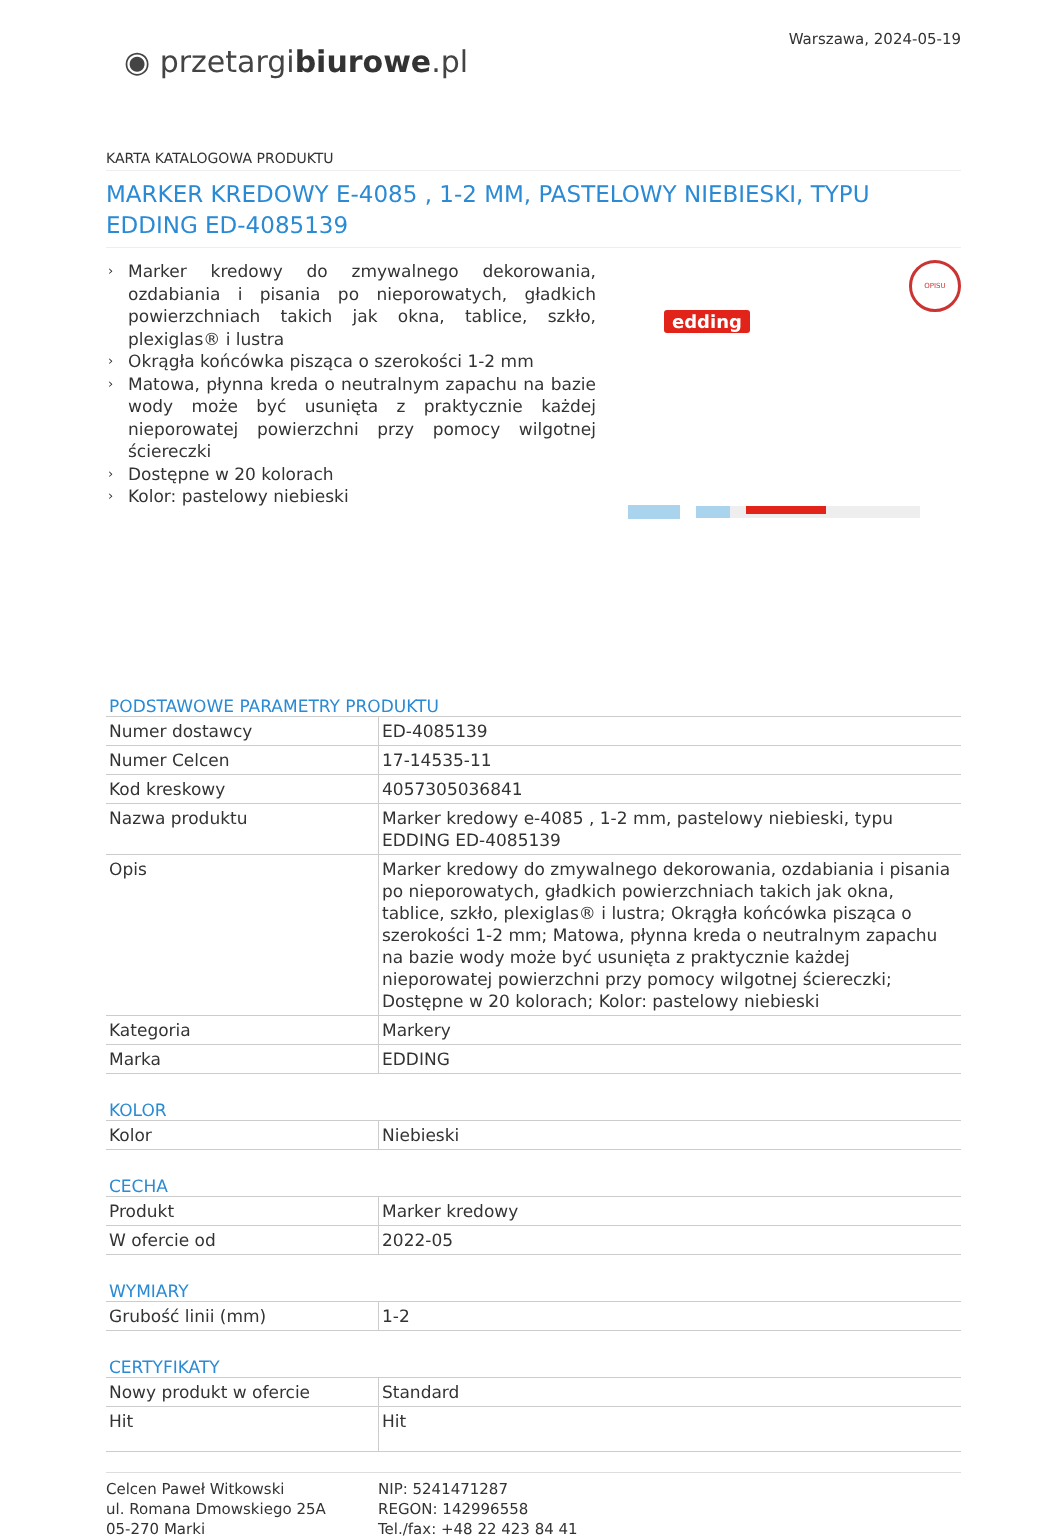◉ przetargibiurowe.pl
Warszawa, 2024-05-19
KARTA KATALOGOWA PRODUKTU
MARKER KREDOWY E-4085 , 1-2 MM, PASTELOWY NIEBIESKI, TYPU EDDING ED-4085139
› Marker kredowy do zmywalnego dekorowania, ozdabiania i pisania po nieporowatych, gładkich powierzchniach takich jak okna, tablice, szkło, plexiglas® i lustra
› Okrągła końcówka pisząca o szerokości 1-2 mm
› Matowa, płynna kreda o neutralnym zapachu na bazie wody może być usunięta z praktycznie każdej nieporowatej powierzchni przy pomocy wilgotnej ściereczki
› Dostępne w 20 kolorach
› Kolor: pastelowy niebieski
edding
OPISU
PODSTAWOWE PARAMETRY PRODUKTU
| Numer dostawcy | ED-4085139 |
| Numer Celcen | 17-14535-11 |
| Kod kreskowy | 4057305036841 |
| Nazwa produktu | Marker kredowy e-4085 , 1-2 mm, pastelowy niebieski, typu EDDING ED-4085139 |
| Opis | Marker kredowy do zmywalnego dekorowania, ozdabiania i pisania po nieporowatych, gładkich powierzchniach takich jak okna, tablice, szkło, plexiglas® i lustra; Okrągła końcówka pisząca o szerokości 1-2 mm; Matowa, płynna kreda o neutralnym zapachu na bazie wody może być usunięta z praktycznie każdej nieporowatej powierzchni przy pomocy wilgotnej ściereczki; Dostępne w 20 kolorach; Kolor: pastelowy niebieski |
| Kategoria | Markery |
| Marka | EDDING |
KOLOR
| Kolor | Niebieski |
CECHA
| Produkt | Marker kredowy |
| W ofercie od | 2022-05 |
WYMIARY
| Grubość linii (mm) | 1-2 |
CERTYFIKATY
| Nowy produkt w ofercie | Standard |
| Hit | Hit |
Celcen Paweł Witkowski
ul. Romana Dmowskiego 25A
05-270 Marki
NIP: 5241471287
REGON: 142996558
Tel./fax: +48 22 423 84 41